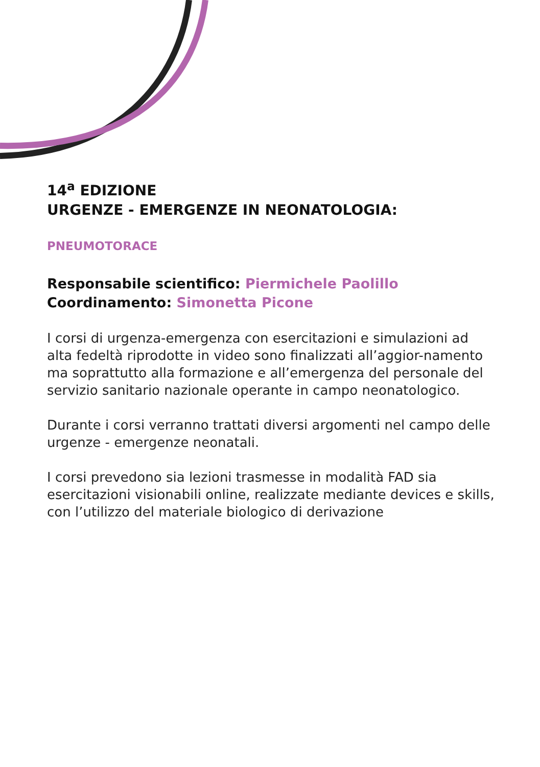14<sup>a</sup> EDIZIONE
URGENZE - EMERGENZE IN NEONATOLOGIA:
PNEUMOTORACE
Responsabile scientifico: Piermichele Paolillo
Coordinamento: Simonetta Picone
I corsi di urgenza-emergenza con esercitazioni e simulazioni ad alta fedeltà riprodotte in video sono finalizzati all’aggior-namento ma soprattutto alla formazione e all’emergenza del personale del servizio sanitario nazionale operante in campo neonatologico.
Durante i corsi verranno trattati diversi argomenti nel campo delle urgenze - emergenze neonatali.
I corsi prevedono sia lezioni trasmesse in modalità FAD sia esercitazioni visionabili online, realizzate mediante devices e skills, con l’utilizzo del materiale biologico di derivazione